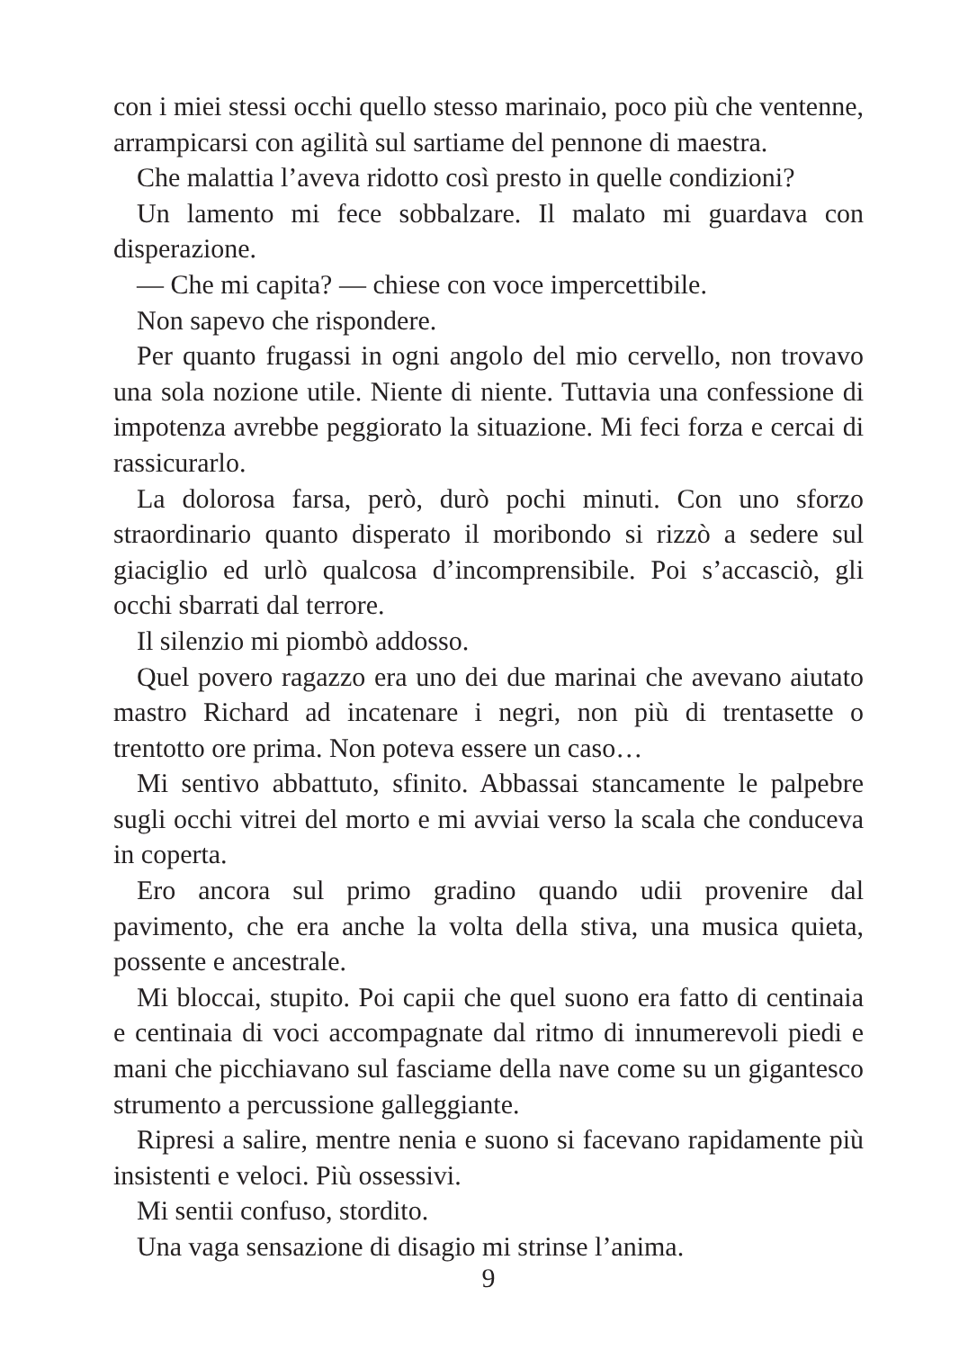con i miei stessi occhi quello stesso marinaio, poco più che ventenne, arrampicarsi con agilità sul sartiame del pennone di maestra.
Che malattia l’aveva ridotto così presto in quelle condizioni?
Un lamento mi fece sobbalzare. Il malato mi guardava con disperazione.
— Che mi capita? — chiese con voce impercettibile.
Non sapevo che rispondere.
Per quanto frugassi in ogni angolo del mio cervello, non trovavo una sola nozione utile. Niente di niente. Tuttavia una confessione di impotenza avrebbe peggiorato la situazione. Mi feci forza e cercai di rassicurarlo.
La dolorosa farsa, però, durò pochi minuti. Con uno sforzo straordinario quanto disperato il moribondo si rizzò a sedere sul giaciglio ed urlò qualcosa d’incomprensibile. Poi s’accasciò, gli occhi sbarrati dal terrore.
Il silenzio mi piombò addosso.
Quel povero ragazzo era uno dei due marinai che avevano aiutato mastro Richard ad incatenare i negri, non più di trentasette o trentotto ore prima. Non poteva essere un caso…
Mi sentivo abbattuto, sfinito. Abbassai stancamente le palpebre sugli occhi vitrei del morto e mi avviai verso la scala che conduceva in coperta.
Ero ancora sul primo gradino quando udii provenire dal pavimento, che era anche la volta della stiva, una musica quieta, possente e ancestrale.
Mi bloccai, stupito. Poi capii che quel suono era fatto di centinaia e centinaia di voci accompagnate dal ritmo di innumerevoli piedi e mani che picchiavano sul fasciame della nave come su un gigantesco strumento a percussione galleggiante.
Ripresi a salire, mentre nenia e suono si facevano rapidamente più insistenti e veloci. Più ossessivi.
Mi sentii confuso, stordito.
Una vaga sensazione di disagio mi strinse l’anima.
9